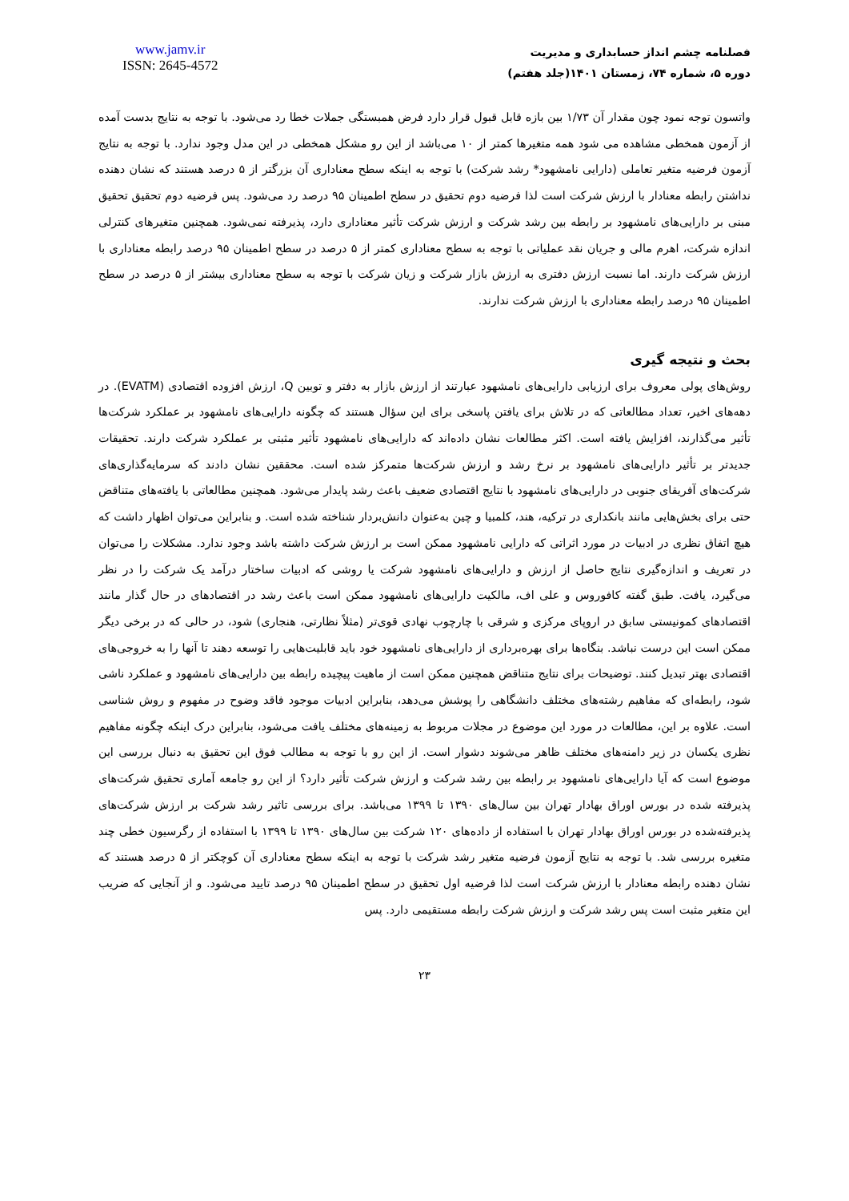www.jamv.ir
ISSN: 2645-4572
فصلنامه چشم انداز حسابداری و مدیریت
دوره ۵، شماره ۷۴، زمستان ۱۴۰۱(جلد هفتم)
واتسون توجه نمود چون مقدار آن ۱/۷۳ بین بازه قابل قبول قرار دارد فرض همبستگی جملات خطا رد می‌شود. با توجه به نتایج بدست آمده از آزمون همخطی مشاهده می شود همه متغیرها کمتر از ۱۰ می‌باشد از این رو مشکل همخطی در این مدل وجود ندارد. با توجه به نتایج آزمون فرضیه متغیر تعاملی (دارایی نامشهود* رشد شرکت) با توجه به اینکه سطح معناداری آن بزرگتر از ۵ درصد هستند که نشان دهنده نداشتن رابطه معنادار با ارزش شرکت است لذا فرضیه دوم تحقیق در سطح اطمینان ۹۵ درصد رد می‌شود. پس فرضیه دوم تحقیق تحقیق مبنی بر دارایی‌های نامشهود بر رابطه بین رشد شرکت و ارزش شرکت تأثیر معناداری دارد، پذیرفته نمی‌شود. همچنین متغیرهای کنترلی اندازه شرکت، اهرم مالی و جریان نقد عملیاتی با توجه به سطح معناداری کمتر از ۵ درصد در سطح اطمینان ۹۵ درصد رابطه معناداری با ارزش شرکت دارند. اما نسبت ارزش دفتری به ارزش بازار شرکت و زیان شرکت با توجه به سطح معناداری بیشتر از ۵ درصد در سطح اطمینان ۹۵ درصد رابطه معناداری با ارزش شرکت ندارند.
بحث و نتیجه گیری
روش‌های پولی معروف برای ارزیابی دارایی‌های نامشهود عبارتند از ارزش بازار به دفتر و توبین Q، ارزش افزوده اقتصادی (EVATM). در دهه‌های اخیر، تعداد مطالعاتی که در تلاش برای یافتن پاسخی برای این سؤال هستند که چگونه دارایی‌های نامشهود بر عملکرد شرکت‌ها تأثیر می‌گذارند، افزایش یافته است. اکثر مطالعات نشان داده‌اند که دارایی‌های نامشهود تأثیر مثبتی بر عملکرد شرکت دارند. تحقیقات جدیدتر بر تأثیر دارایی‌های نامشهود بر نرخ رشد و ارزش شرکت‌ها متمرکز شده است. محققین نشان دادند که سرمایه‌گذاری‌های شرکت‌های آفریقای جنوبی در دارایی‌های نامشهود با نتایج اقتصادی ضعیف باعث رشد پایدار می‌شود. همچنین مطالعاتی با یافته‌های متناقض حتی برای بخش‌هایی مانند بانکداری در ترکیه، هند، کلمبیا و چین به‌عنوان دانش‌بردار شناخته شده است. و بنابراین می‌توان اظهار داشت که هیچ اتفاق نظری در ادبیات در مورد اثراتی که دارایی نامشهود ممکن است بر ارزش شرکت داشته باشد وجود ندارد. مشکلات را می‌توان در تعریف و اندازه‌گیری نتایج حاصل از ارزش و دارایی‌های نامشهود شرکت یا روشی که ادبیات ساختار درآمد یک شرکت را در نظر می‌گیرد، یافت. طبق گفته کافوروس و علی اف، مالکیت دارایی‌های نامشهود ممکن است باعث رشد در اقتصادهای در حال گذار مانند اقتصادهای کمونیستی سابق در اروپای مرکزی و شرقی با چارچوب نهادی قوی‌تر (مثلاً نظارتی، هنجاری) شود، در حالی که در برخی دیگر ممکن است این درست نباشد. بنگاه‌ها برای بهره‌برداری از دارایی‌های نامشهود خود باید قابلیت‌هایی را توسعه دهند تا آنها را به خروجی‌های اقتصادی بهتر تبدیل کنند. توضیحات برای نتایج متناقض همچنین ممکن است از ماهیت پیچیده رابطه بین دارایی‌های نامشهود و عملکرد ناشی شود، رابطه‌ای که مفاهیم رشته‌های مختلف دانشگاهی را پوشش می‌دهد، بنابراین ادبیات موجود فاقد وضوح در مفهوم و روش شناسی است. علاوه بر این، مطالعات در مورد این موضوع در مجلات مربوط به زمینه‌های مختلف یافت می‌شود، بنابراین درک اینکه چگونه مفاهیم نظری یکسان در زیر دامنه‌های مختلف ظاهر می‌شوند دشوار است. از این رو با توجه به مطالب فوق این تحقیق به دنبال بررسی این موضوع است که آیا دارایی‌های نامشهود بر رابطه بین رشد شرکت و ارزش شرکت تأثیر دارد؟ از این رو جامعه آماری تحقیق شرکت‌های پذیرفته شده در بورس اوراق بهادار تهران بین سال‌های ۱۳۹۰ تا ۱۳۹۹ می‌باشد. برای بررسی تاثیر رشد شرکت بر ارزش شرکت‌های پذیرفته‌شده در بورس اوراق بهادار تهران با استفاده از داده‌های ۱۲۰ شرکت بین سال‌های ۱۳۹۰ تا ۱۳۹۹ با استفاده از رگرسیون خطی چند متغیره بررسی شد. با توجه به نتایج آزمون فرضیه متغیر رشد شرکت با توجه به اینکه سطح معناداری آن کوچکتر از ۵ درصد هستند که نشان دهنده رابطه معنادار با ارزش شرکت است لذا فرضیه اول تحقیق در سطح اطمینان ۹۵ درصد تایید می‌شود. و از آنجایی که ضریب این متغیر مثبت است پس رشد شرکت و ارزش شرکت رابطه مستقیمی دارد. پس
۲۳